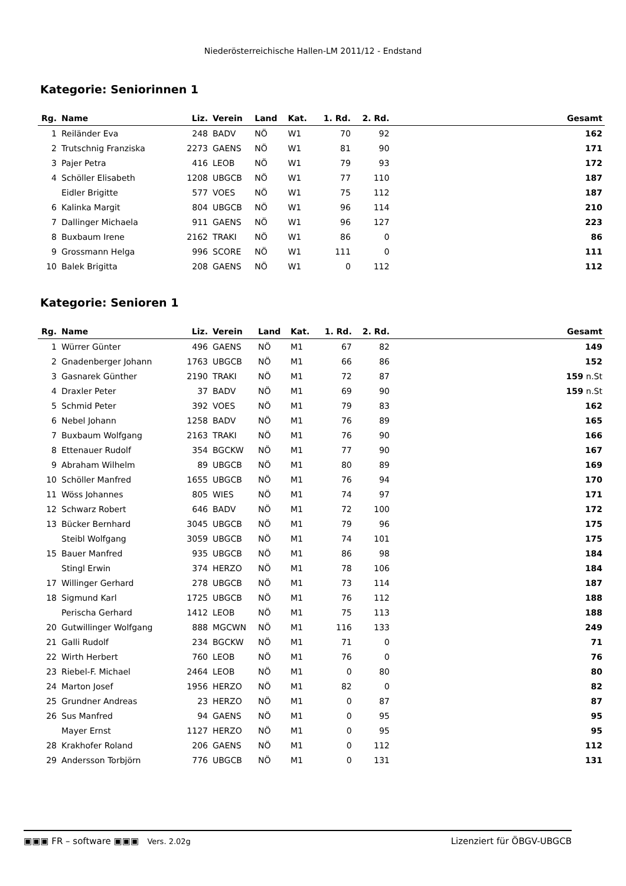Niederösterreichische Hallen-LM 2011/12 - Endstand
Kategorie: Seniorinnen 1
| Rg. | Name | Liz. | Verein | Land | Kat. | 1. Rd. | 2. Rd. | | Gesamt |
| --- | --- | --- | --- | --- | --- | --- | --- | --- | --- |
| 1 | Reiländer Eva | 248 | BADV | NÖ | W1 | 70 | 92 | | 162 |
| 2 | Trutschnig Franziska | 2273 | GAENS | NÖ | W1 | 81 | 90 | | 171 |
| 3 | Pajer Petra | 416 | LEOB | NÖ | W1 | 79 | 93 | | 172 |
| 4 | Schöller Elisabeth | 1208 | UBGCB | NÖ | W1 | 77 | 110 | | 187 |
| | Eidler Brigitte | 577 | VOES | NÖ | W1 | 75 | 112 | | 187 |
| 6 | Kalinka Margit | 804 | UBGCB | NÖ | W1 | 96 | 114 | | 210 |
| 7 | Dallinger Michaela | 911 | GAENS | NÖ | W1 | 96 | 127 | | 223 |
| 8 | Buxbaum Irene | 2162 | TRAKI | NÖ | W1 | 86 | 0 | | 86 |
| 9 | Grossmann Helga | 996 | SCORE | NÖ | W1 | 111 | 0 | | 111 |
| 10 | Balek Brigitta | 208 | GAENS | NÖ | W1 | 0 | 112 | | 112 |
Kategorie: Senioren 1
| Rg. | Name | Liz. | Verein | Land | Kat. | 1. Rd. | 2. Rd. | | Gesamt |
| --- | --- | --- | --- | --- | --- | --- | --- | --- | --- |
| 1 | Würrer Günter | 496 | GAENS | NÖ | M1 | 67 | 82 | | 149 |
| 2 | Gnadenberger Johann | 1763 | UBGCB | NÖ | M1 | 66 | 86 | | 152 |
| 3 | Gasnarek Günther | 2190 | TRAKI | NÖ | M1 | 72 | 87 | | 159 n.St |
| 4 | Draxler Peter | 37 | BADV | NÖ | M1 | 69 | 90 | | 159 n.St |
| 5 | Schmid Peter | 392 | VOES | NÖ | M1 | 79 | 83 | | 162 |
| 6 | Nebel Johann | 1258 | BADV | NÖ | M1 | 76 | 89 | | 165 |
| 7 | Buxbaum Wolfgang | 2163 | TRAKI | NÖ | M1 | 76 | 90 | | 166 |
| 8 | Ettenauer Rudolf | 354 | BGCKW | NÖ | M1 | 77 | 90 | | 167 |
| 9 | Abraham Wilhelm | 89 | UBGCB | NÖ | M1 | 80 | 89 | | 169 |
| 10 | Schöller Manfred | 1655 | UBGCB | NÖ | M1 | 76 | 94 | | 170 |
| 11 | Wöss Johannes | 805 | WIES | NÖ | M1 | 74 | 97 | | 171 |
| 12 | Schwarz Robert | 646 | BADV | NÖ | M1 | 72 | 100 | | 172 |
| 13 | Bücker Bernhard | 3045 | UBGCB | NÖ | M1 | 79 | 96 | | 175 |
| | Steibl Wolfgang | 3059 | UBGCB | NÖ | M1 | 74 | 101 | | 175 |
| 15 | Bauer Manfred | 935 | UBGCB | NÖ | M1 | 86 | 98 | | 184 |
| | Stingl Erwin | 374 | HERZO | NÖ | M1 | 78 | 106 | | 184 |
| 17 | Willinger Gerhard | 278 | UBGCB | NÖ | M1 | 73 | 114 | | 187 |
| 18 | Sigmund Karl | 1725 | UBGCB | NÖ | M1 | 76 | 112 | | 188 |
| | Perischa Gerhard | 1412 | LEOB | NÖ | M1 | 75 | 113 | | 188 |
| 20 | Gutwillinger Wolfgang | 888 | MGCWN | NÖ | M1 | 116 | 133 | | 249 |
| 21 | Galli Rudolf | 234 | BGCKW | NÖ | M1 | 71 | 0 | | 71 |
| 22 | Wirth Herbert | 760 | LEOB | NÖ | M1 | 76 | 0 | | 76 |
| 23 | Riebel-F. Michael | 2464 | LEOB | NÖ | M1 | 0 | 80 | | 80 |
| 24 | Marton Josef | 1956 | HERZO | NÖ | M1 | 82 | 0 | | 82 |
| 25 | Grundner Andreas | 23 | HERZO | NÖ | M1 | 0 | 87 | | 87 |
| 26 | Sus Manfred | 94 | GAENS | NÖ | M1 | 0 | 95 | | 95 |
| | Mayer Ernst | 1127 | HERZO | NÖ | M1 | 0 | 95 | | 95 |
| 28 | Krakhofer Roland | 206 | GAENS | NÖ | M1 | 0 | 112 | | 112 |
| 29 | Andersson Torbjörn | 776 | UBGCB | NÖ | M1 | 0 | 131 | | 131 |
▣▣▣ FR – software ▣▣▣ Vers. 2.02g Lizenziert für ÖBGV-UBGCB